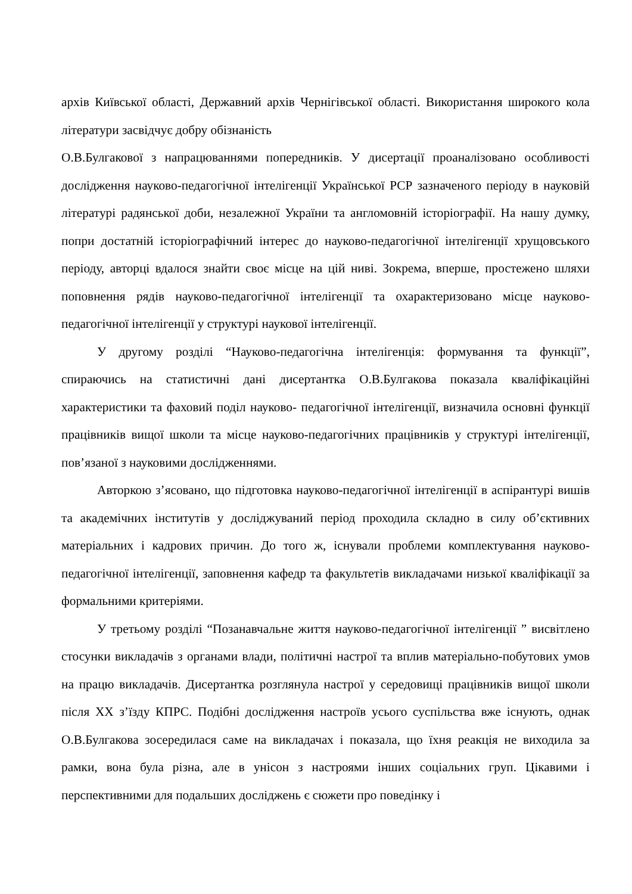архів Київської області, Державний архів Чернігівської області. Використання широкого кола літератури засвідчує добру обізнаність
О.В.Булгакової з напрацюваннями попередників. У дисертації проаналізовано особливості дослідження науково-педагогічної інтелігенції Української РСР зазначеного періоду в науковій літературі радянської доби, незалежної України та англомовній історіографії. На нашу думку, попри достатній історіографічний інтерес до науково-педагогічної інтелігенції хрущовського періоду, авторці вдалося знайти своє місце на цій ниві. Зокрема, вперше, простежено шляхи поповнення рядів науково-педагогічної інтелігенції та охарактеризовано місце науково-педагогічної інтелігенції у структурі наукової інтелігенції.
У другому розділі “Науково-педагогічна інтелігенція: формування та функції”, спираючись на статистичні дані дисертантка О.В.Булгакова показала кваліфікаційні характеристики та фаховий поділ науково- педагогічної інтелігенції, визначила основні функції працівників вищої школи та місце науково-педагогічних працівників у структурі інтелігенції, пов’язаної з науковими дослідженнями.
Авторкою з’ясовано, що підготовка науково-педагогічної інтелігенції в аспірантурі вишів та академічних інститутів у досліджуваний період проходила складно в силу об’єктивних матеріальних і кадрових причин. До того ж, існували проблеми комплектування науково-педагогічної інтелігенції, заповнення кафедр та факультетів викладачами низької кваліфікації за формальними критеріями.
У третьому розділі “Позанавчальне життя науково-педагогічної інтелігенції ” висвітлено стосунки викладачів з органами влади, політичні настрої та вплив матеріально-побутових умов на працю викладачів. Дисертантка розглянула настрої у середовищі працівників вищої школи після ХХ з’їзду КПРС. Подібні дослідження настроїв усього суспільства вже існують, однак О.В.Булгакова зосередилася саме на викладачах і показала, що їхня реакція не виходила за рамки, вона була різна, але в унісон з настроями інших соціальних груп. Цікавими і перспективними для подальших досліджень є сюжети про поведінку і